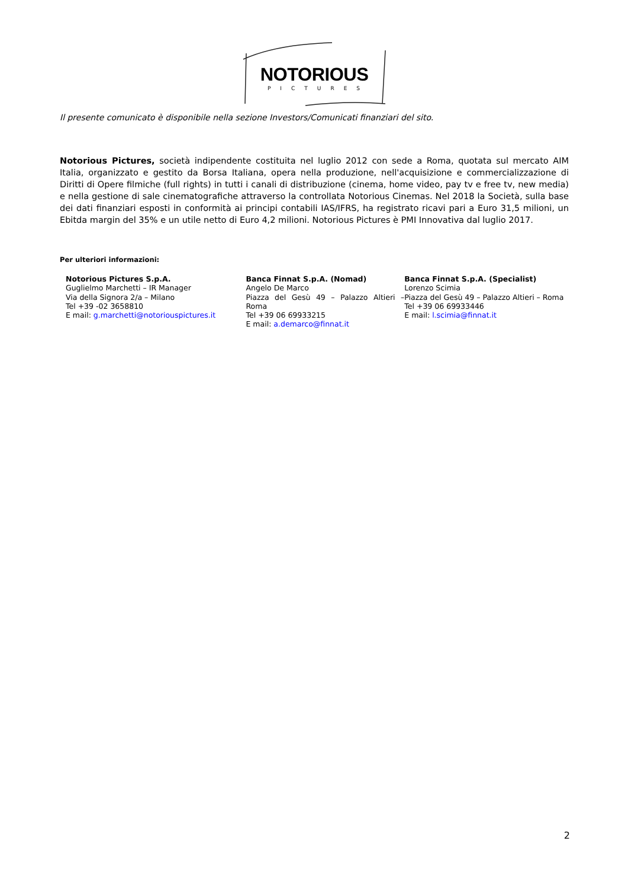NOTORIOUS
PICTURES
Il presente comunicato è disponibile nella sezione Investors/Comunicati finanziari del sito.
Notorious Pictures, società indipendente costituita nel luglio 2012 con sede a Roma, quotata sul mercato AIM Italia, organizzato e gestito da Borsa Italiana, opera nella produzione, nell'acquisizione e commercializzazione di Diritti di Opere filmiche (full rights) in tutti i canali di distribuzione (cinema, home video, pay tv e free tv, new media) e nella gestione di sale cinematografiche attraverso la controllata Notorious Cinemas. Nel 2018 la Società, sulla base dei dati finanziari esposti in conformità ai principi contabili IAS/IFRS, ha registrato ricavi pari a Euro 31,5 milioni, un Ebitda margin del 35% e un utile netto di Euro 4,2 milioni. Notorious Pictures è PMI Innovativa dal luglio 2017.
Per ulteriori informazioni:
Notorious Pictures S.p.A.
Guglielmo Marchetti – IR Manager
Via della Signora 2/a – Milano
Tel +39 -02 3658810
E mail: g.marchetti@notoriouspictures.it
Banca Finnat S.p.A. (Nomad)
Angelo De Marco
Piazza del Gesù 49 – Palazzo Altieri – Roma
Tel +39 06 69933215
E mail: a.demarco@finnat.it
Banca Finnat S.p.A. (Specialist)
Lorenzo Scimia
Piazza del Gesù 49 – Palazzo Altieri – Roma
Tel +39 06 69933446
E mail: l.scimia@finnat.it
2